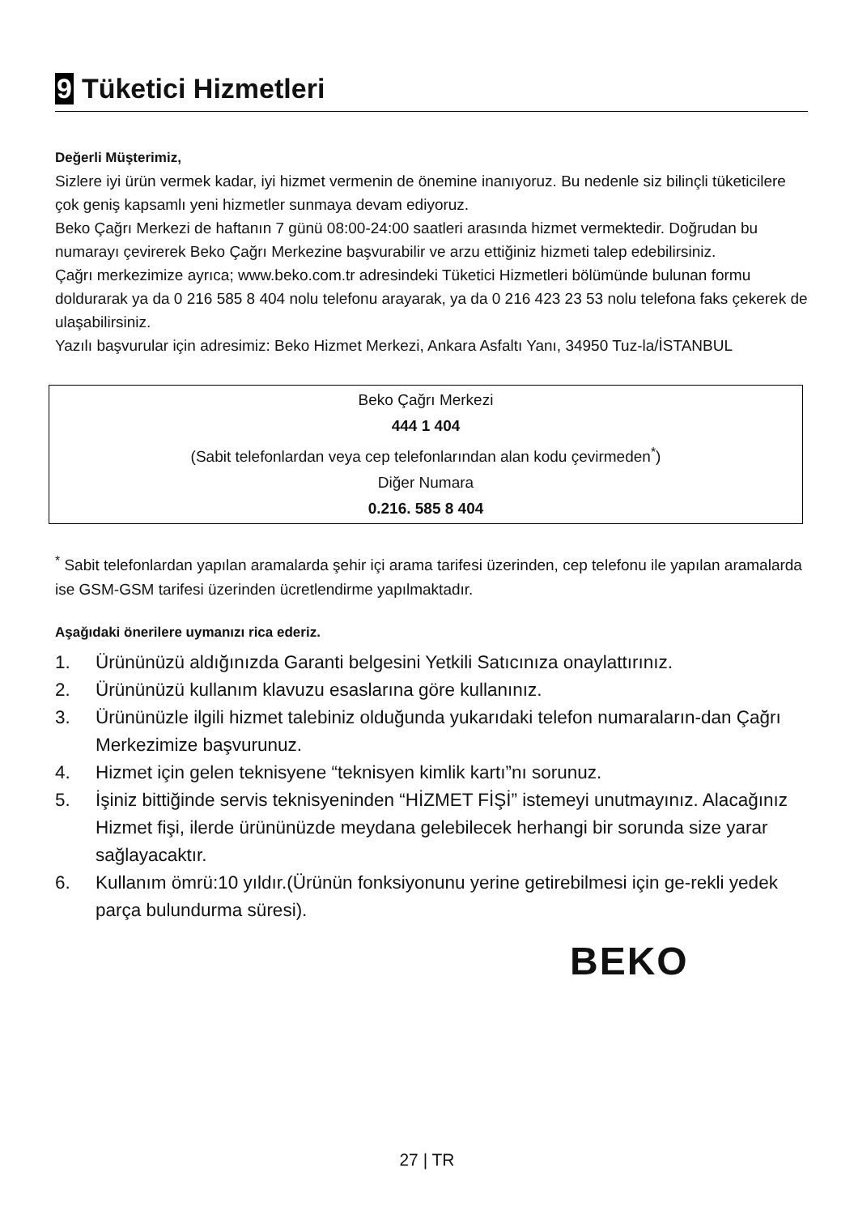9 Tüketici Hizmetleri
Değerli Müşterimiz,
Sizlere iyi ürün vermek kadar, iyi hizmet vermenin de önemine inanıyoruz. Bu nedenle siz bilinçli tüketicilere çok geniş kapsamlı yeni hizmetler sunmaya devam ediyoruz.
Beko Çağrı Merkezi de haftanın 7 günü 08:00-24:00 saatleri arasında hizmet vermektedir. Doğrudan bu numarayı çevirerek Beko Çağrı Merkezine başvurabilir ve arzu ettiğiniz hizmeti talep edebilirsiniz.
Çağrı merkezimize ayrıca; www.beko.com.tr adresindeki Tüketici Hizmetleri bölümünde bulunan formu doldurarak ya da 0 216 585 8 404 nolu telefonu arayarak, ya da 0 216 423 23 53 nolu telefona faks çekerek de ulaşabilirsiniz.
Yazılı başvurular için adresimiz: Beko Hizmet Merkezi, Ankara Asfaltı Yanı, 34950 Tuz-la/İSTANBUL
Beko Çağrı Merkezi
444 1 404
(Sabit telefonlardan veya cep telefonlarından alan kodu çevirmeden<sup>*</sup>)
Diğer Numara
0.216. 585 8 404
<sup>*</sup> Sabit telefonlardan yapılan aramalarda şehir içi arama tarifesi üzerinden, cep telefonu ile yapılan aramalarda ise GSM-GSM tarifesi üzerinden ücretlendirme yapılmaktadır.
Aşağıdaki önerilere uymanızı rica ederiz.
1. Ürününüzü aldığınızda Garanti belgesini Yetkili Satıcınıza onaylattırınız.
2. Ürününüzü kullanım klavuzu esaslarına göre kullanınız.
3. Ürününüzle ilgili hizmet talebiniz olduğunda yukarıdaki telefon numaraların-dan Çağrı Merkezimize başvurunuz.
4. Hizmet için gelen teknisyene “teknisyen kimlik kartı”nı sorunuz.
5. İşiniz bittiğinde servis teknisyeninden “HİZMET FİŞİ” istemeyi unutmayınız. Alacağınız Hizmet fişi, ilerde ürününüzde meydana gelebilecek herhangi bir sorunda size yarar sağlayacaktır.
6. Kullanım ömrü:10 yıldır.(Ürünün fonksiyonunu yerine getirebilmesi için ge-rekli yedek parça bulundurma süresi).
BEKO
27 | TR